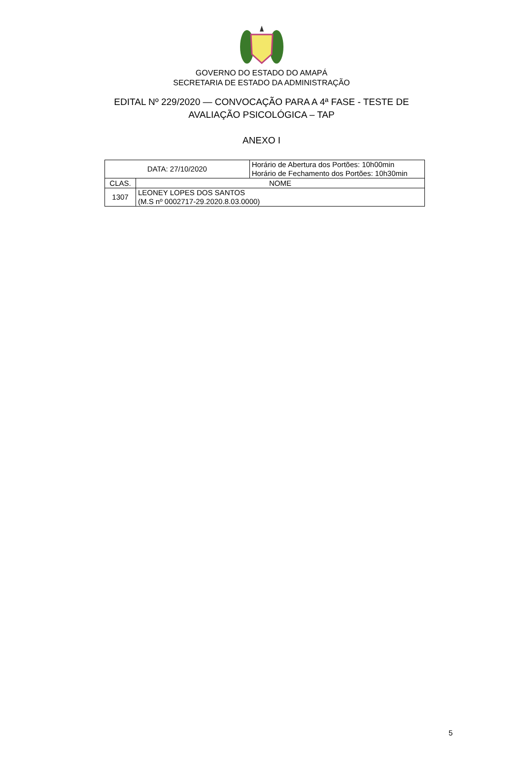GOVERNO DO ESTADO DO AMAPÁ
SECRETARIA DE ESTADO DA ADMINISTRAÇÃO
EDITAL Nº 229/2020 — CONVOCAÇÃO PARA A 4ª FASE - TESTE DE AVALIAÇÃO PSICOLÓGICA – TAP
ANEXO I
| DATA: 27/10/2020 | | Horário de Abertura dos Portões: 10h00min Horário de Fechamento dos Portões: 10h30min |
| CLAS. | NOME | |
| 1307 | LEONEY LOPES DOS SANTOS (M.S nº 0002717-29.2020.8.03.0000) | |
5